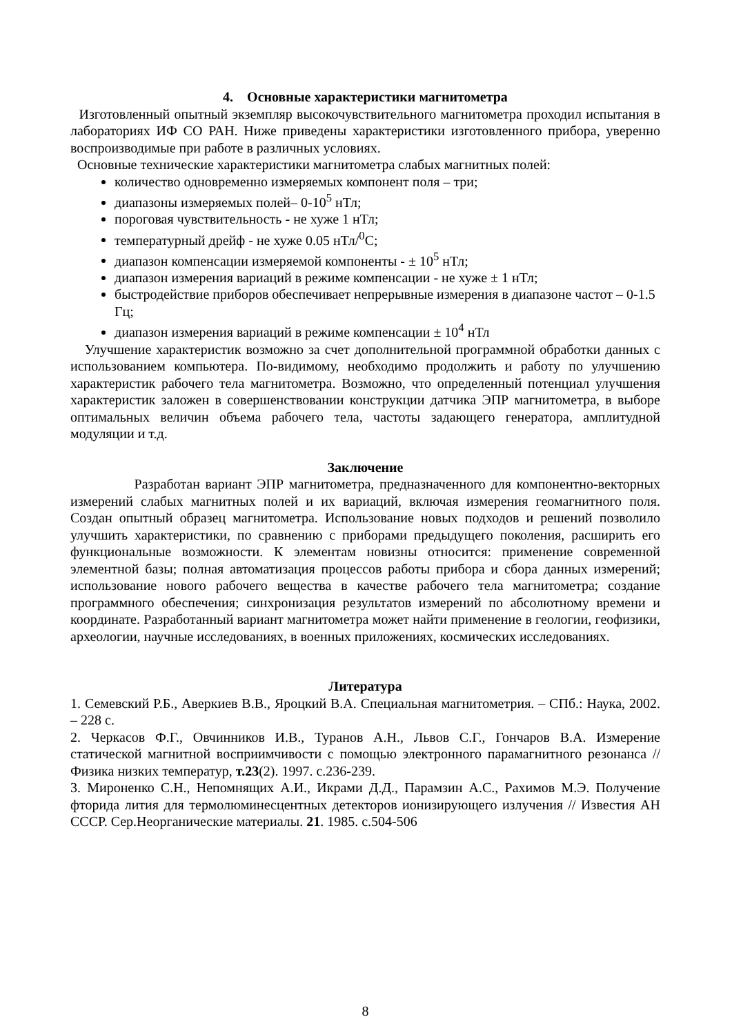4. Основные характеристики магнитометра
Изготовленный опытный экземпляр высокочувствительного магнитометра проходил испытания в лабораториях ИФ СО РАН. Ниже приведены характеристики изготовленного прибора, уверенно воспроизводимые при работе в различных условиях.
Основные технические характеристики магнитометра слабых магнитных полей:
количество одновременно измеряемых компонент поля – три;
диапазоны измеряемых полей– 0-10<sup>5</sup> нТл;
пороговая чувствительность - не хуже 1 нТл;
температурный дрейф - не хуже 0.05 нТл/<sup>0</sup>С;
диапазон компенсации измеряемой компоненты - ± 10<sup>5</sup> нТл;
диапазон измерения вариаций в режиме компенсации - не хуже ± 1 нТл;
быстродействие приборов обеспечивает непрерывные измерения в диапазоне частот – 0-1.5 Гц;
диапазон измерения вариаций в режиме компенсации ± 10<sup>4</sup> нТл
Улучшение характеристик возможно за счет дополнительной программной обработки данных с использованием компьютера. По-видимому, необходимо продолжить и работу по улучшению характеристик рабочего тела магнитометра. Возможно, что определенный потенциал улучшения характеристик заложен в совершенствовании конструкции датчика ЭПР магнитометра, в выборе оптимальных величин объема рабочего тела, частоты задающего генератора, амплитудной модуляции и т.д.
Заключение
Разработан вариант ЭПР магнитометра, предназначенного для компонентно-векторных измерений слабых магнитных полей и их вариаций, включая измерения геомагнитного поля. Создан опытный образец магнитометра. Использование новых подходов и решений позволило улучшить характеристики, по сравнению с приборами предыдущего поколения, расширить его функциональные возможности. К элементам новизны относится: применение современной элементной базы; полная автоматизация процессов работы прибора и сбора данных измерений; использование нового рабочего вещества в качестве рабочего тела магнитометра; создание программного обеспечения; синхронизация результатов измерений по абсолютному времени и координате. Разработанный вариант магнитометра может найти применение в геологии, геофизики, археологии, научные исследованиях, в военных приложениях, космических исследованиях.
Литература
1. Семевский Р.Б., Аверкиев В.В., Яроцкий В.А. Специальная магнитометрия. – СПб.: Наука, 2002. – 228 с.
2. Черкасов Ф.Г., Овчинников И.В., Туранов А.Н., Львов С.Г., Гончаров В.А. Измерение статической магнитной восприимчивости с помощью электронного парамагнитного резонанса // Физика низких температур, т.23(2). 1997. с.236-239.
3. Мироненко С.Н., Непомнящих А.И., Икрами Д.Д., Парамзин А.С., Рахимов М.Э. Получение фторида лития для термолюминесцентных детекторов ионизирующего излучения // Известия АН СССР. Сер.Неорганические материалы. 21. 1985. с.504-506
8